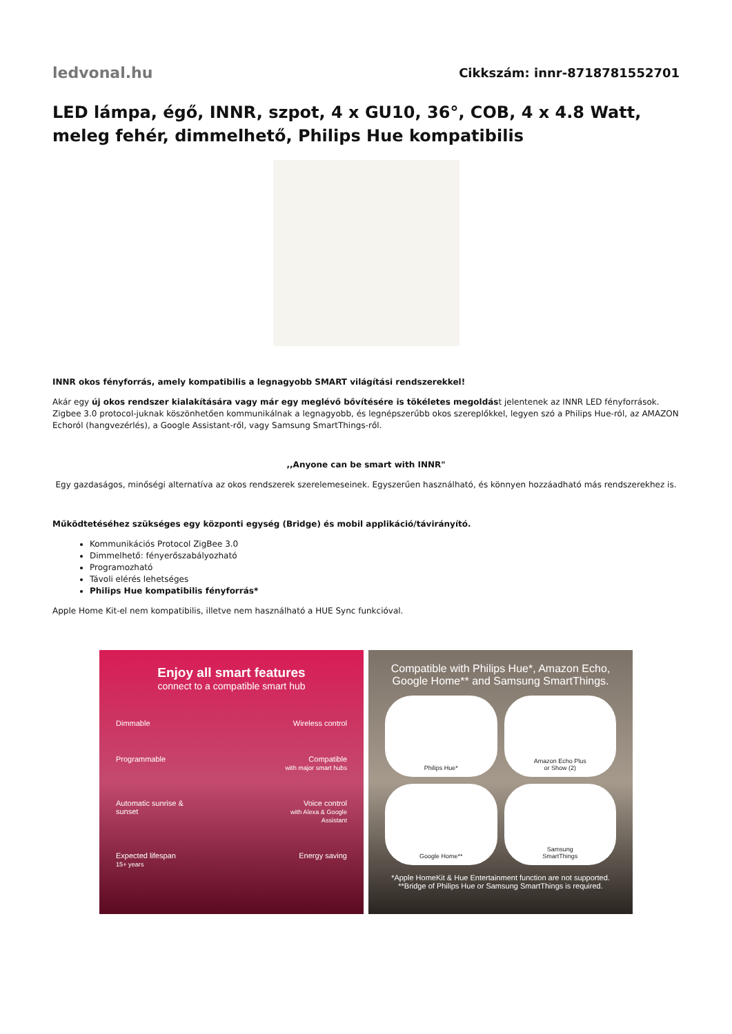ledvonal.hu
Cikkszám: innr-8718781552701
LED lámpa, égő, INNR, szpot, 4 x GU10, 36°, COB, 4 x 4.8 Watt, meleg fehér, dimmelhető, Philips Hue kompatibilis
INNR okos fényforrás, amely kompatibilis a legnagyobb SMART világítási rendszerekkel!
Akár egy új okos rendszer kialakítására vagy már egy meglévő bővítésére is tökéletes megoldást jelentenek az INNR LED fényforrások. Zigbee 3.0 protocol-juknak köszönhetően kommunikálnak a legnagyobb, és legnépszerűbb okos szereplőkkel, legyen szó a Philips Hue-ról, az AMAZON Echoról (hangvezérlés), a Google Assistant-ről, vagy Samsung SmartThings-ről.
,,Anyone can be smart with INNR"
Egy gazdaságos, minőségi alternatíva az okos rendszerek szerelemeseinek. Egyszerűen használható, és könnyen hozzáadható más rendszerekhez is.
Működtetéséhez szükséges egy központi egység (Bridge) és mobil applikáció/távirányító.
Kommunikációs Protocol ZigBee 3.0
Dimmelhető: fényerőszabályozható
Programozható
Távoli elérés lehetséges
Philips Hue kompatibilis fényforrás*
Apple Home Kit-el nem kompatibilis, illetve nem használható a HUE Sync funkcióval.
Enjoy all smart features
connect to a compatible smart hub
Dimmable
Wireless control
Programmable
Compatible
with major smart hubs
Automatic sunrise & sunset
Voice control
with Alexa & Google Assistant
Expected lifespan
15+ years
Energy saving
Compatible with Philips Hue*, Amazon Echo,
Google Home** and Samsung SmartThings.
Philips Hue*
Amazon Echo Plus
or Show (2)
Google Home**
Samsung
SmartThings
*Apple HomeKit & Hue Entertainment function are not supported.
**Bridge of Philips Hue or Samsung SmartThings is required.